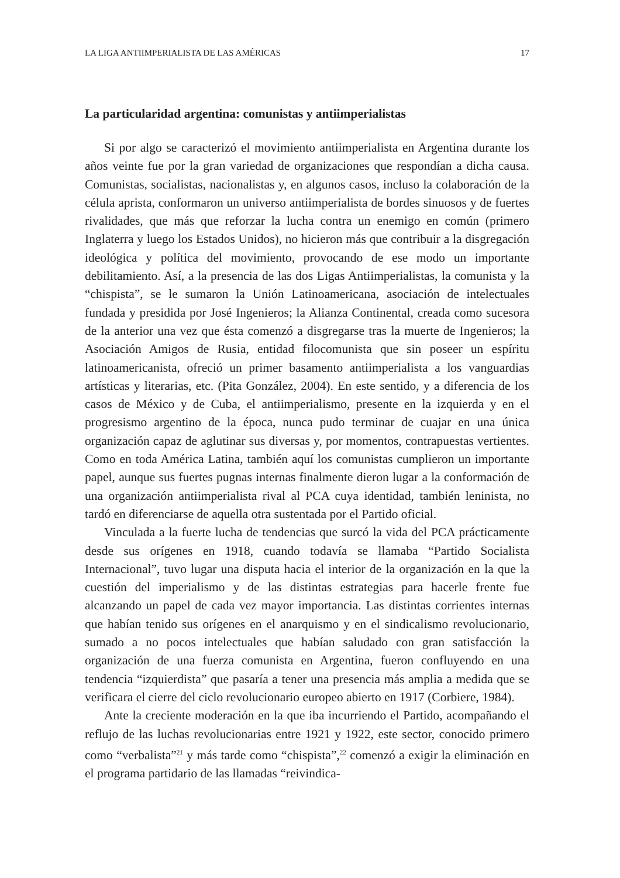LA LIGA ANTIIMPERIALISTA DE LAS AMÉRICAS 17
La particularidad argentina: comunistas y antiimperialistas
Si por algo se caracterizó el movimiento antiimperialista en Argentina durante los años veinte fue por la gran variedad de organizaciones que respondían a dicha causa. Comunistas, socialistas, nacionalistas y, en algunos casos, incluso la colaboración de la célula aprista, conformaron un universo antiimperialista de bordes sinuosos y de fuertes rivalidades, que más que reforzar la lucha contra un enemigo en común (primero Inglaterra y luego los Estados Unidos), no hicieron más que contribuir a la disgregación ideológica y política del movimiento, provocando de ese modo un importante debilitamiento. Así, a la presencia de las dos Ligas Antiimperialistas, la comunista y la “chispista”, se le sumaron la Unión Latinoamericana, asociación de intelectuales fundada y presidida por José Ingenieros; la Alianza Continental, creada como sucesora de la anterior una vez que ésta comenzó a disgregarse tras la muerte de Ingenieros; la Asociación Amigos de Rusia, entidad filocomunista que sin poseer un espíritu latinoamericanista, ofreció un primer basamento antiimperialista a los vanguardias artísticas y literarias, etc. (Pita González, 2004). En este sentido, y a diferencia de los casos de México y de Cuba, el antiimperialismo, presente en la izquierda y en el progresismo argentino de la época, nunca pudo terminar de cuajar en una única organización capaz de aglutinar sus diversas y, por momentos, contrapuestas vertientes. Como en toda América Latina, también aquí los comunistas cumplieron un importante papel, aunque sus fuertes pugnas internas finalmente dieron lugar a la conformación de una organización antiimperialista rival al PCA cuya identidad, también leninista, no tardó en diferenciarse de aquella otra sustentada por el Partido oficial.
Vinculada a la fuerte lucha de tendencias que surcó la vida del PCA prácticamente desde sus orígenes en 1918, cuando todavía se llamaba “Partido Socialista Internacional”, tuvo lugar una disputa hacia el interior de la organización en la que la cuestión del imperialismo y de las distintas estrategias para hacerle frente fue alcanzando un papel de cada vez mayor importancia. Las distintas corrientes internas que habían tenido sus orígenes en el anarquismo y en el sindicalismo revolucionario, sumado a no pocos intelectuales que habían saludado con gran satisfacción la organización de una fuerza comunista en Argentina, fueron confluyendo en una tendencia “izquierdista” que pasaría a tener una presencia más amplia a medida que se verificara el cierre del ciclo revolucionario europeo abierto en 1917 (Corbiere, 1984).
Ante la creciente moderación en la que iba incurriendo el Partido, acompañando el reflujo de las luchas revolucionarias entre 1921 y 1922, este sector, conocido primero como “verbalista”<sup>21</sup> y más tarde como “chispista”,<sup>22</sup> comenzó a exigir la eliminación en el programa partidario de las llamadas “reivindica-